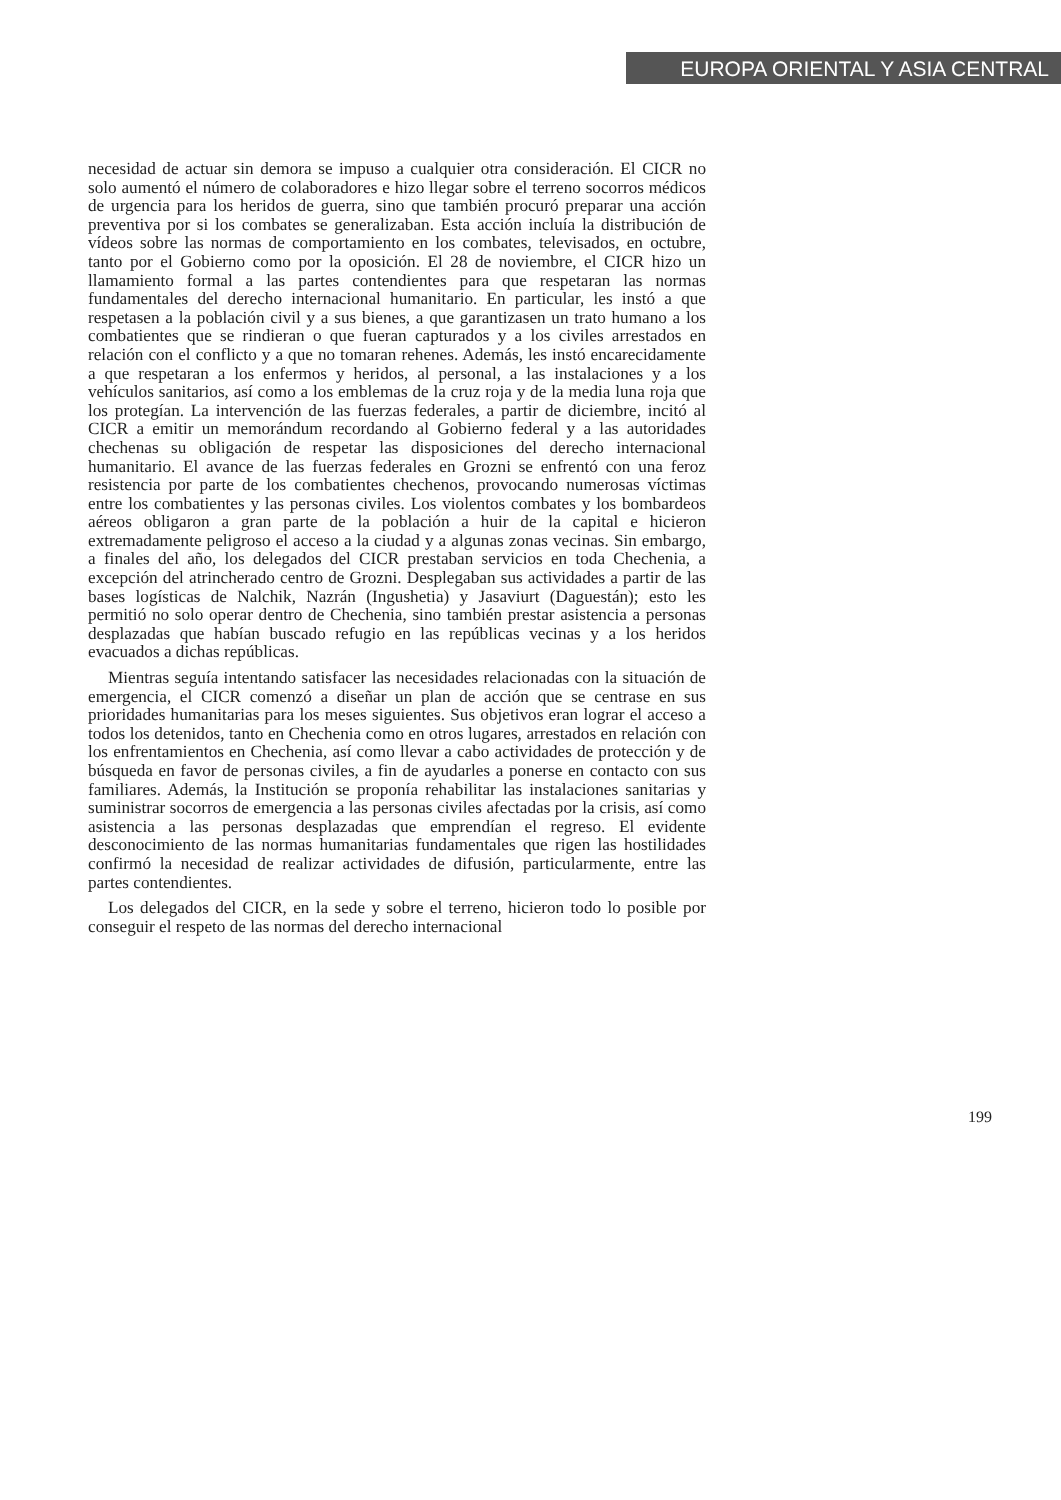EUROPA ORIENTAL Y ASIA CENTRAL
necesidad de actuar sin demora se impuso a cualquier otra consideración. El CICR no solo aumentó el número de colaboradores e hizo llegar sobre el terreno socorros médicos de urgencia para los heridos de guerra, sino que también procuró preparar una acción preventiva por si los combates se generalizaban. Esta acción incluía la distribución de vídeos sobre las normas de comportamiento en los combates, televisados, en octubre, tanto por el Gobierno como por la oposición. El 28 de noviembre, el CICR hizo un llamamiento formal a las partes contendientes para que respetaran las normas fundamentales del derecho internacional humanitario. En particular, les instó a que respetasen a la población civil y a sus bienes, a que garantizasen un trato humano a los combatientes que se rindieran o que fueran capturados y a los civiles arrestados en relación con el conflicto y a que no tomaran rehenes. Además, les instó encarecidamente a que respetaran a los enfermos y heridos, al personal, a las instalaciones y a los vehículos sanitarios, así como a los emblemas de la cruz roja y de la media luna roja que los protegían. La intervención de las fuerzas federales, a partir de diciembre, incitó al CICR a emitir un memorándum recordando al Gobierno federal y a las autoridades chechenas su obligación de respetar las disposiciones del derecho internacional humanitario. El avance de las fuerzas federales en Grozni se enfrentó con una feroz resistencia por parte de los combatientes chechenos, provocando numerosas víctimas entre los combatientes y las personas civiles. Los violentos combates y los bombardeos aéreos obligaron a gran parte de la población a huir de la capital e hicieron extremadamente peligroso el acceso a la ciudad y a algunas zonas vecinas. Sin embargo, a finales del año, los delegados del CICR prestaban servicios en toda Chechenia, a excepción del atrincherado centro de Grozni. Desplegaban sus actividades a partir de las bases logísticas de Nalchik, Nazrán (Ingushetia) y Jasaviurt (Daguestán); esto les permitió no solo operar dentro de Chechenia, sino también prestar asistencia a personas desplazadas que habían buscado refugio en las repúblicas vecinas y a los heridos evacuados a dichas repúblicas.
Mientras seguía intentando satisfacer las necesidades relacionadas con la situación de emergencia, el CICR comenzó a diseñar un plan de acción que se centrase en sus prioridades humanitarias para los meses siguientes. Sus objetivos eran lograr el acceso a todos los detenidos, tanto en Chechenia como en otros lugares, arrestados en relación con los enfrentamientos en Chechenia, así como llevar a cabo actividades de protección y de búsqueda en favor de personas civiles, a fin de ayudarles a ponerse en contacto con sus familiares. Además, la Institución se proponía rehabilitar las instalaciones sanitarias y suministrar socorros de emergencia a las personas civiles afectadas por la crisis, así como asistencia a las personas desplazadas que emprendían el regreso. El evidente desconocimiento de las normas humanitarias fundamentales que rigen las hostilidades confirmó la necesidad de realizar actividades de difusión, particularmente, entre las partes contendientes.
Los delegados del CICR, en la sede y sobre el terreno, hicieron todo lo posible por conseguir el respeto de las normas del derecho internacional
199